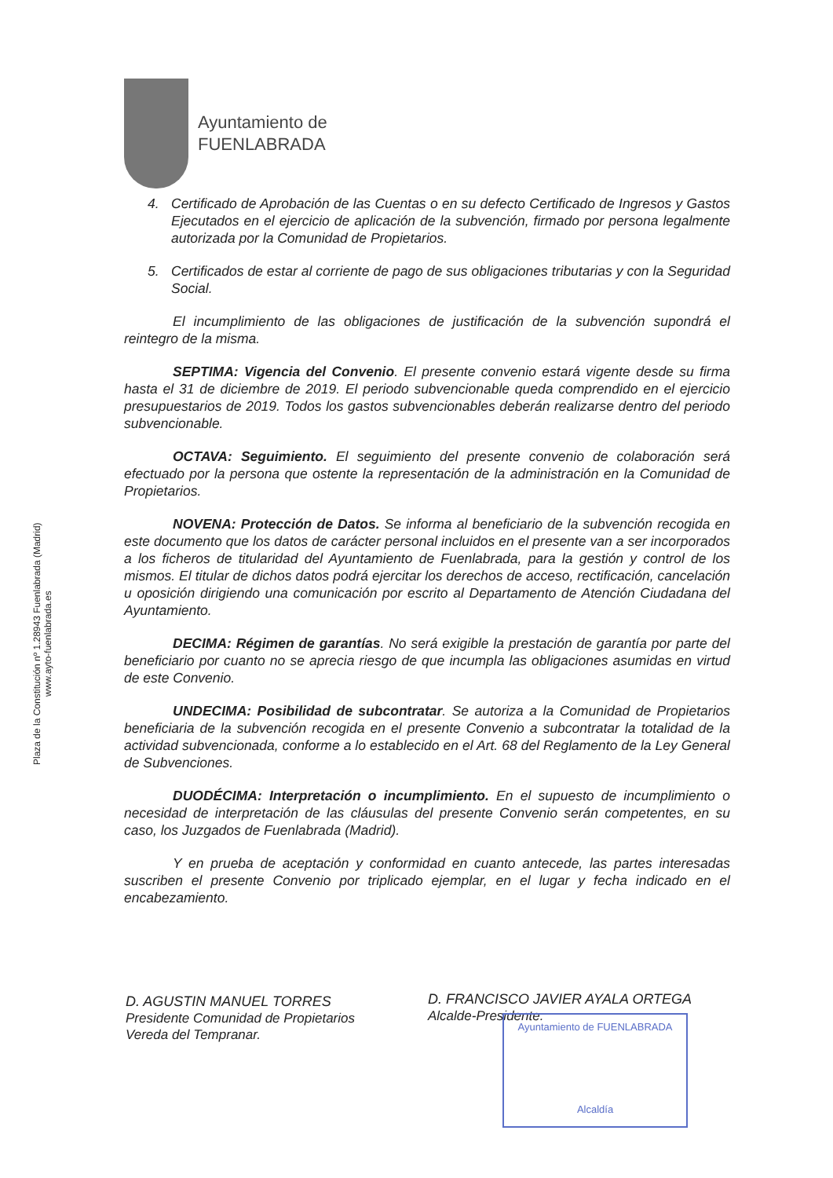Ayuntamiento de
FUENLABRADA
Plaza de la Constitución nº 1.28943 Fuenlabrada (Madrid)
www.ayto-fuenlabrada.es
4. Certificado de Aprobación de las Cuentas o en su defecto Certificado de Ingresos y Gastos Ejecutados en el ejercicio de aplicación de la subvención, firmado por persona legalmente autorizada por la Comunidad de Propietarios.
5. Certificados de estar al corriente de pago de sus obligaciones tributarias y con la Seguridad Social.
El incumplimiento de las obligaciones de justificación de la subvención supondrá el reintegro de la misma.
SEPTIMA: Vigencia del Convenio. El presente convenio estará vigente desde su firma hasta el 31 de diciembre de 2019. El periodo subvencionable queda comprendido en el ejercicio presupuestarios de 2019. Todos los gastos subvencionables deberán realizarse dentro del periodo subvencionable.
OCTAVA: Seguimiento. El seguimiento del presente convenio de colaboración será efectuado por la persona que ostente la representación de la administración en la Comunidad de Propietarios.
NOVENA: Protección de Datos. Se informa al beneficiario de la subvención recogida en este documento que los datos de carácter personal incluidos en el presente van a ser incorporados a los ficheros de titularidad del Ayuntamiento de Fuenlabrada, para la gestión y control de los mismos. El titular de dichos datos podrá ejercitar los derechos de acceso, rectificación, cancelación u oposición dirigiendo una comunicación por escrito al Departamento de Atención Ciudadana del Ayuntamiento.
DECIMA: Régimen de garantías. No será exigible la prestación de garantía por parte del beneficiario por cuanto no se aprecia riesgo de que incumpla las obligaciones asumidas en virtud de este Convenio.
UNDECIMA: Posibilidad de subcontratar. Se autoriza a la Comunidad de Propietarios beneficiaria de la subvención recogida en el presente Convenio a subcontratar la totalidad de la actividad subvencionada, conforme a lo establecido en el Art. 68 del Reglamento de la Ley General de Subvenciones.
DUODÉCIMA: Interpretación o incumplimiento. En el supuesto de incumplimiento o necesidad de interpretación de las cláusulas del presente Convenio serán competentes, en su caso, los Juzgados de Fuenlabrada (Madrid).
Y en prueba de aceptación y conformidad en cuanto antecede, las partes interesadas suscriben el presente Convenio por triplicado ejemplar, en el lugar y fecha indicado en el encabezamiento.
D. AGUSTIN MANUEL TORRES
Presidente Comunidad de Propietarios
Vereda del Tempranar.
D. FRANCISCO JAVIER AYALA ORTEGA
Alcalde-Presidente.
Ayuntamiento de FUENLABRADA
Alcaldía